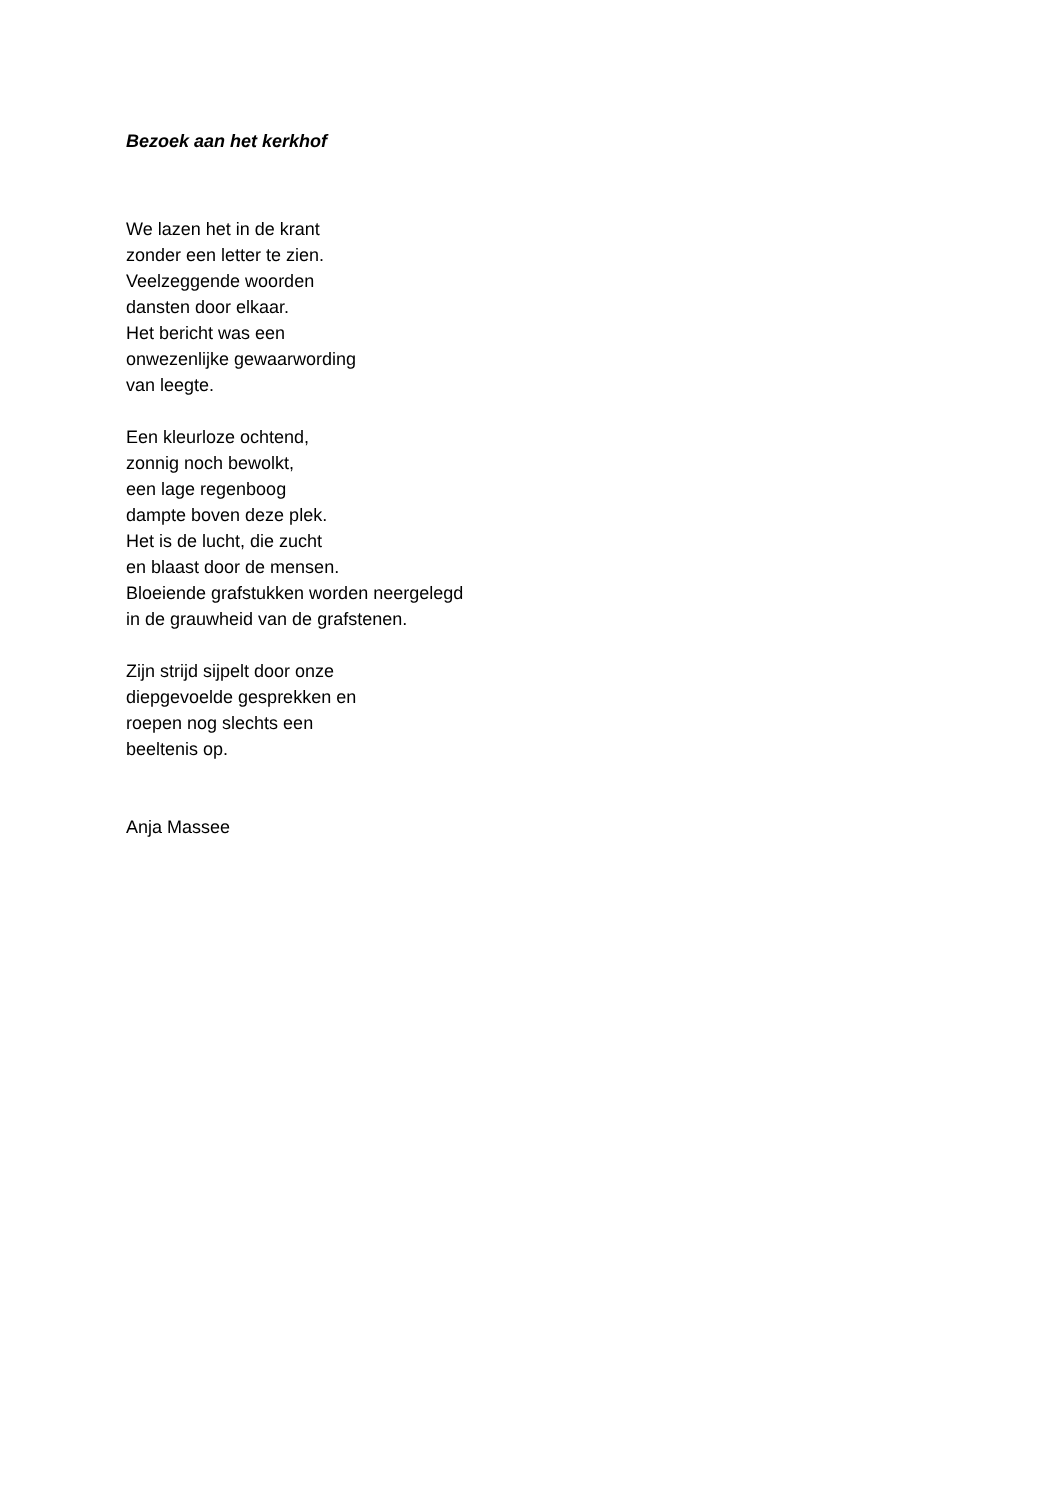Bezoek aan het kerkhof
We lazen het in de krant
zonder een letter te zien.
Veelzeggende woorden
dansten door elkaar.
Het bericht was een
onwezenlijke gewaarwording
van leegte.
Een kleurloze ochtend,
zonnig noch bewolkt,
een lage regenboog
dampte boven deze plek.
Het is de lucht, die zucht
en blaast door de mensen.
Bloeiende grafstukken worden neergelegd
in de grauwheid van de grafstenen.
Zijn strijd sijpelt door onze
diepgevoelde gesprekken en
roepen nog slechts een
beeltenis op.
Anja Massee